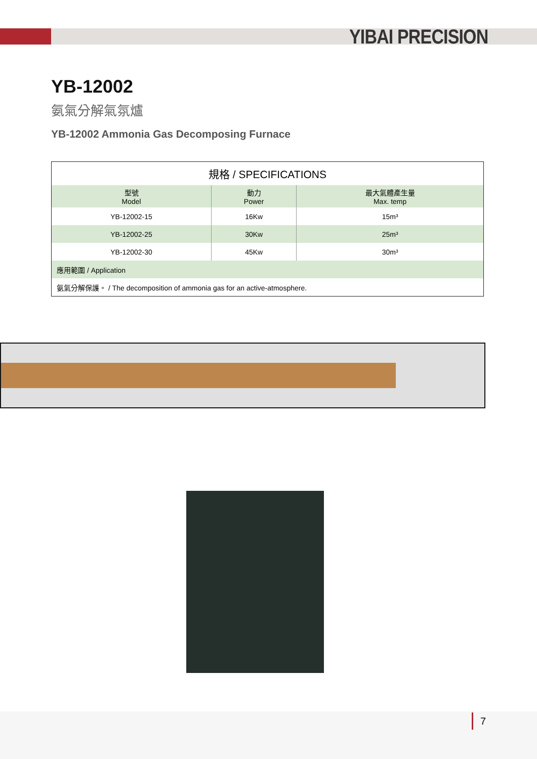YIBAI PRECISION
YB-12002
氨氣分解氣氛爐
YB-12002 Ammonia Gas Decomposing Furnace
| 規格 / SPECIFICATIONS | | |
| --- | --- | --- |
| 型號 Model | 動力 Power | 最大氣體產生量 Max. temp |
| YB-12002-15 | 16Kw | 15m³ |
| YB-12002-25 | 30Kw | 25m³ |
| YB-12002-30 | 45Kw | 30m³ |
| 應用範圍 / Application | | |
| 氨氣分解保護。 / The decomposition of ammonia gas for an active-atmosphere. | | |
7